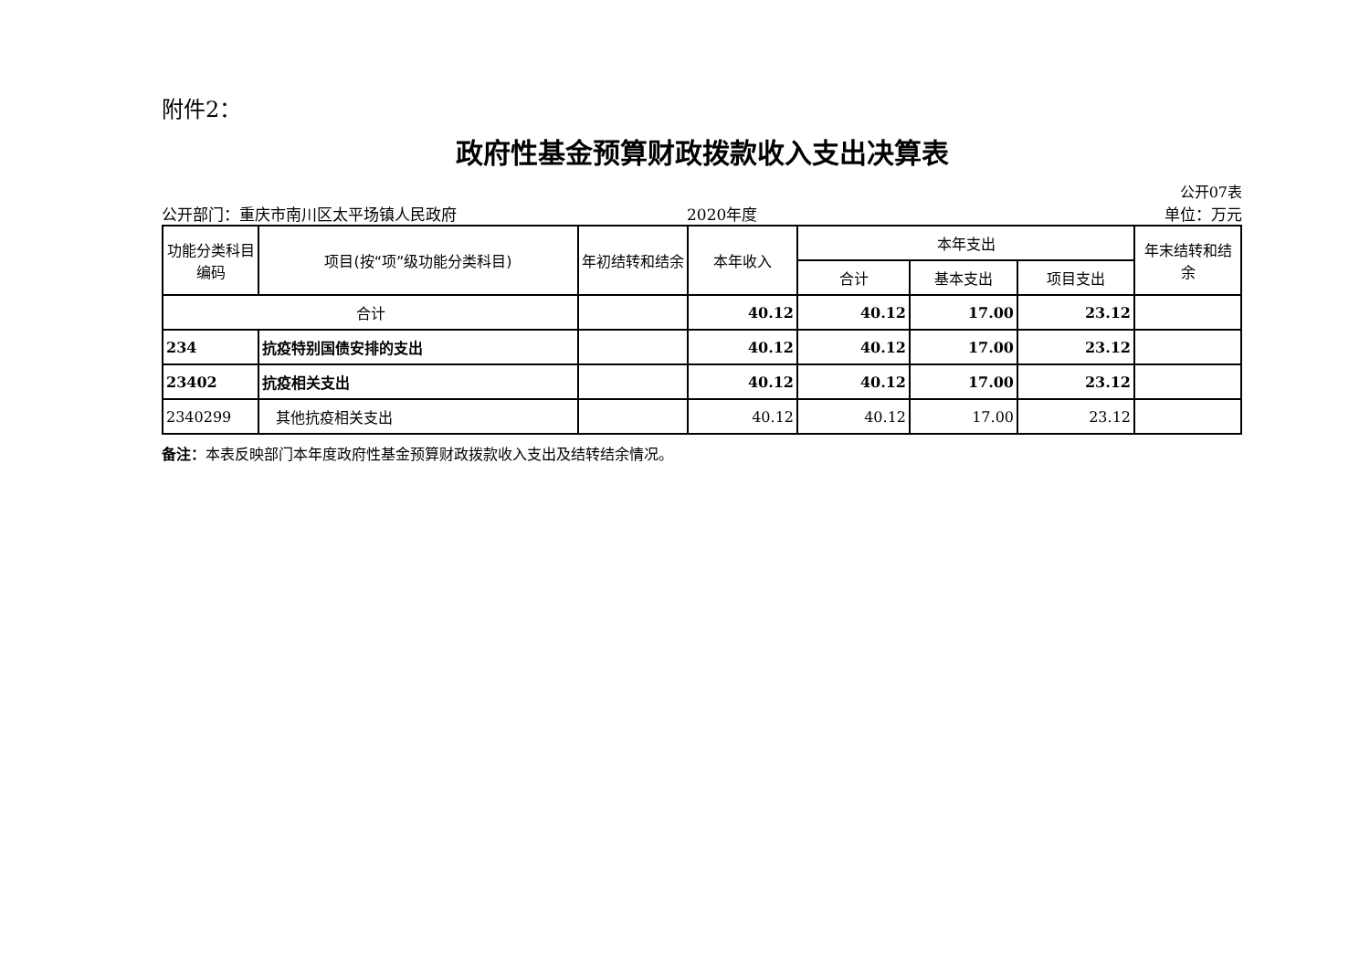附件2：
政府性基金预算财政拨款收入支出决算表
公开07表
公开部门：重庆市南川区太平场镇人民政府 2020年度 单位：万元
| 功能分类科目编码 | 项目(按“项”级功能分类科目) | 年初结转和结余 | 本年收入 | 本年支出 | | | 年末结转和结余 |
| --- | --- | --- | --- | --- | --- | --- | --- |
| | | | | 合计 | 基本支出 | 项目支出 | |
| 合计 | | | 40.12 | 40.12 | 17.00 | 23.12 | |
| 234 | 抗疫特别国债安排的支出 | | 40.12 | 40.12 | 17.00 | 23.12 | |
| 23402 | 抗疫相关支出 | | 40.12 | 40.12 | 17.00 | 23.12 | |
| 2340299 | 其他抗疫相关支出 | | 40.12 | 40.12 | 17.00 | 23.12 | |
备注：本表反映部门本年度政府性基金预算财政拨款收入支出及结转结余情况。